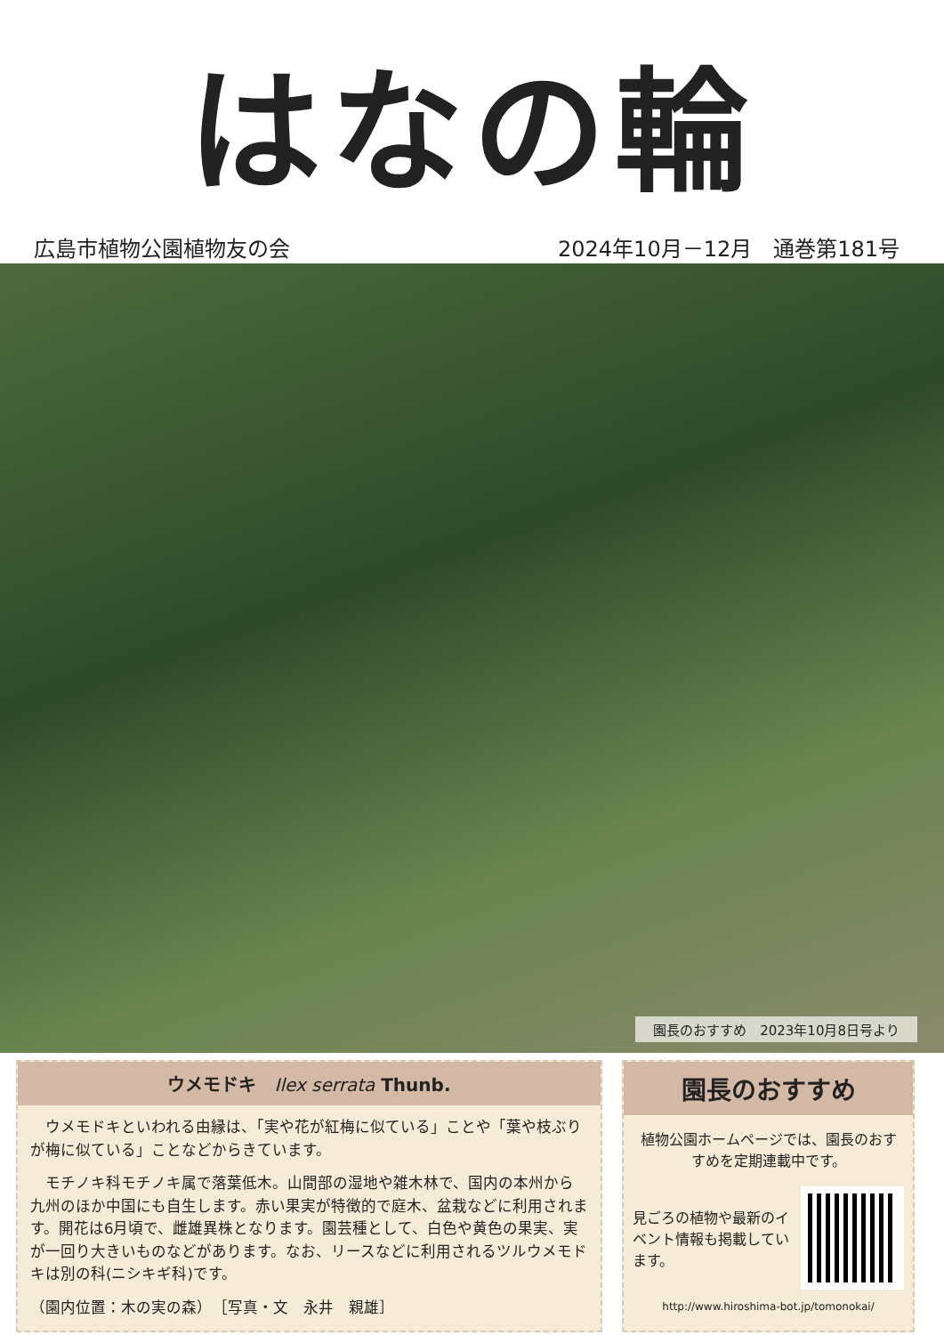はなの輪
広島市植物公園植物友の会 2024年10月－12月　通巻第181号
園長のおすすめ　2023年10月8日号より
ウメモドキ　Ilex serrata Thunb.
　ウメモドキといわれる由縁は、「実や花が紅梅に似ている」ことや「葉や枝ぶりが梅に似ている」ことなどからきています。
　モチノキ科モチノキ属で落葉低木。山間部の湿地や雑木林で、国内の本州から九州のほか中国にも自生します。赤い果実が特徴的で庭木、盆栽などに利用されます。開花は6月頃で、雌雄異株となります。園芸種として、白色や黄色の果実、実が一回り大きいものなどがあります。なお、リースなどに利用されるツルウメモドキは別の科(ニシキギ科)です。
（園内位置：木の実の森）　［写真・文　永井　親雄］
園長のおすすめ
植物公園ホームページでは、園長のおすすめを定期連載中です。
見ごろの植物や最新のイベント情報も掲載しています。
http://www.hiroshima-bot.jp/tomonokai/